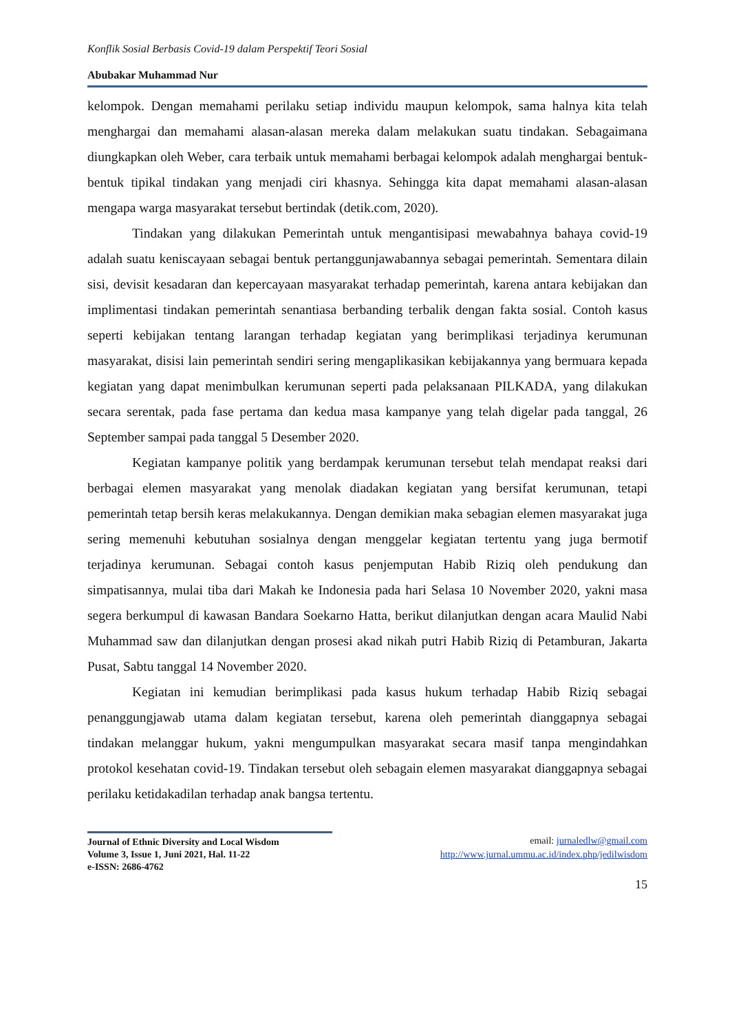Konflik Sosial Berbasis Covid-19 dalam Perspektif Teori Sosial
Abubakar Muhammad Nur
kelompok. Dengan memahami perilaku setiap individu maupun kelompok, sama halnya kita telah menghargai dan memahami alasan-alasan mereka dalam melakukan suatu tindakan. Sebagaimana diungkapkan oleh Weber, cara terbaik untuk memahami berbagai kelompok adalah menghargai bentuk-bentuk tipikal tindakan yang menjadi ciri khasnya. Sehingga kita dapat memahami alasan-alasan mengapa warga masyarakat tersebut bertindak (detik.com, 2020).
Tindakan yang dilakukan Pemerintah untuk mengantisipasi mewabahnya bahaya covid-19 adalah suatu keniscayaan sebagai bentuk pertanggunjawabannya sebagai pemerintah. Sementara dilain sisi, devisit kesadaran dan kepercayaan masyarakat terhadap pemerintah, karena antara kebijakan dan implimentasi tindakan pemerintah senantiasa berbanding terbalik dengan fakta sosial. Contoh kasus seperti kebijakan tentang larangan terhadap kegiatan yang berimplikasi terjadinya kerumunan masyarakat, disisi lain pemerintah sendiri sering mengaplikasikan kebijakannya yang bermuara kepada kegiatan yang dapat menimbulkan kerumunan seperti pada pelaksanaan PILKADA, yang dilakukan secara serentak, pada fase pertama dan kedua masa kampanye yang telah digelar pada tanggal, 26 September sampai pada tanggal 5 Desember 2020.
Kegiatan kampanye politik yang berdampak kerumunan tersebut telah mendapat reaksi dari berbagai elemen masyarakat yang menolak diadakan kegiatan yang bersifat kerumunan, tetapi pemerintah tetap bersih keras melakukannya. Dengan demikian maka sebagian elemen masyarakat juga sering memenuhi kebutuhan sosialnya dengan menggelar kegiatan tertentu yang juga bermotif terjadinya kerumunan. Sebagai contoh kasus penjemputan Habib Riziq oleh pendukung dan simpatisannya, mulai tiba dari Makah ke Indonesia pada hari Selasa 10 November 2020, yakni masa segera berkumpul di kawasan Bandara Soekarno Hatta, berikut dilanjutkan dengan acara Maulid Nabi Muhammad saw dan dilanjutkan dengan prosesi akad nikah putri Habib Riziq di Petamburan, Jakarta Pusat, Sabtu tanggal 14 November 2020.
Kegiatan ini kemudian berimplikasi pada kasus hukum terhadap Habib Riziq sebagai penanggungjawab utama dalam kegiatan tersebut, karena oleh pemerintah dianggapnya sebagai tindakan melanggar hukum, yakni mengumpulkan masyarakat secara masif tanpa mengindahkan protokol kesehatan covid-19. Tindakan tersebut oleh sebagain elemen masyarakat dianggapnya sebagai perilaku ketidakadilan terhadap anak bangsa tertentu.
Journal of Ethnic Diversity and Local Wisdom
Volume 3, Issue 1, Juni 2021, Hal. 11-22
e-ISSN: 2686-4762
email: jurnaledlw@gmail.com
http://www.jurnal.ummu.ac.id/index.php/jedilwisdom
15